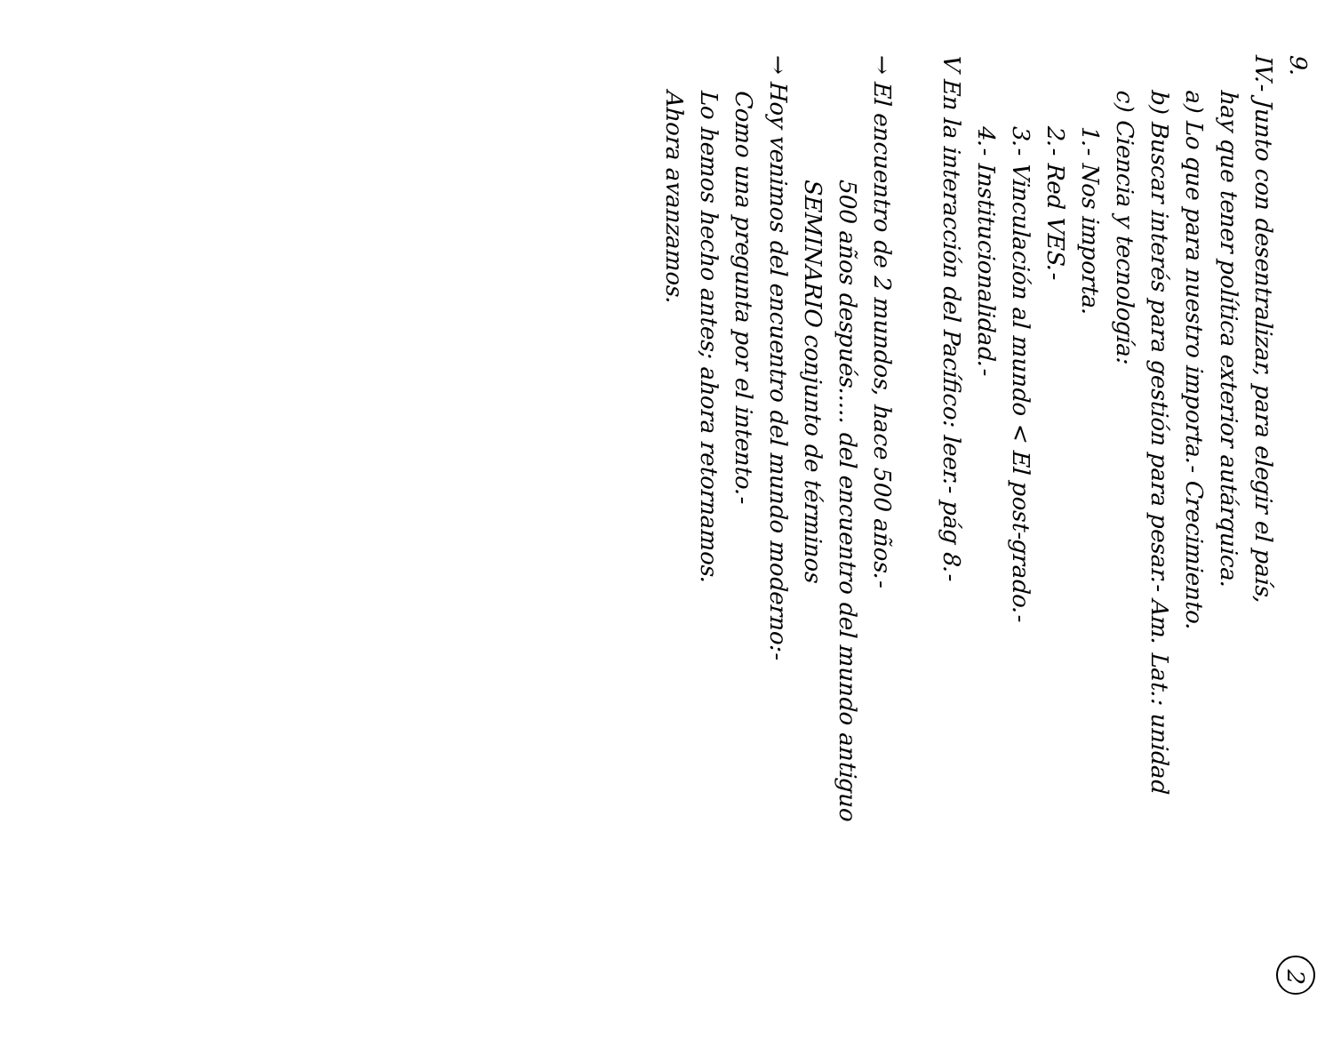9. 2
IV.- Junto con desentralizar, para elegir el país,
hay que tener política exterior autárquica.
a) Lo que para nuestro importa.- Crecimiento.
b) Buscar interés para gestión para pesar.- Am. Lat.: unidad
c) Ciencia y tecnología:
1.- Nos importa.
2.- Red VES.-
3.- Vinculación al mundo < El post-grado.-
4.- Institucionalidad.-
V En la interacción del Pacífico: leer.- pág 8.-
→ El encuentro de 2 mundos, hace 500 años.-
500 años después..... del encuentro del mundo antiguo
SEMINARIO conjunto de términos
→ Hoy venimos del encuentro del mundo moderno:-
Como una pregunta por el intento.-
Lo hemos hecho antes; ahora retornamos.
Ahora avanzamos.